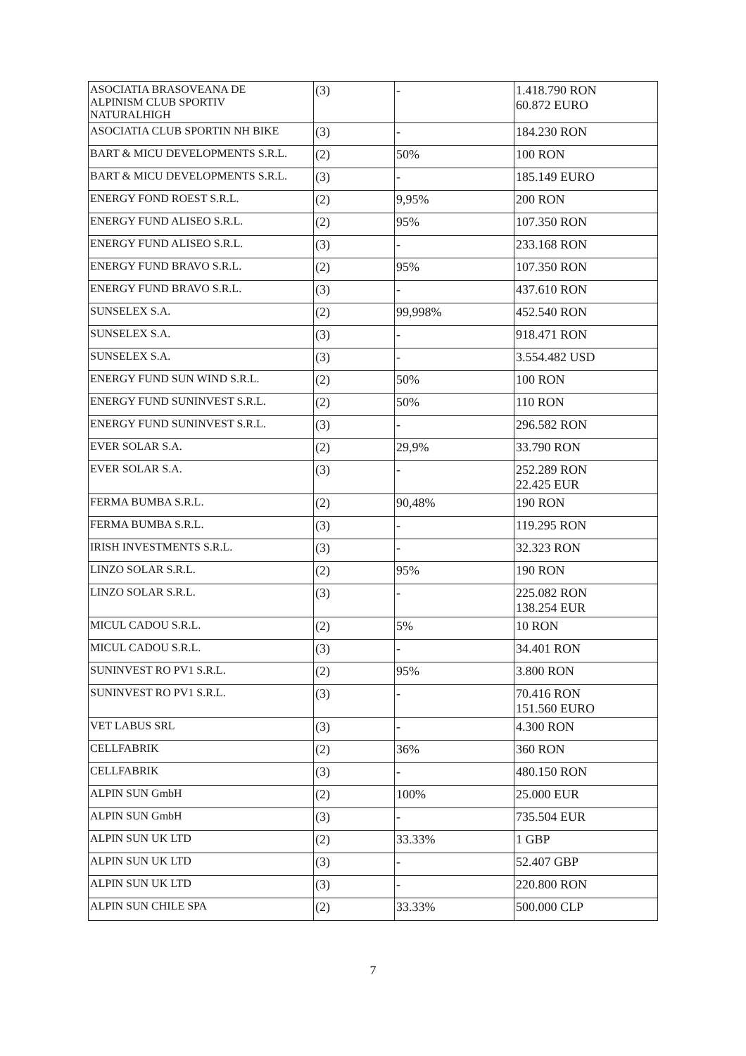| ASOCIATIA BRASOVEANA DE ALPINISM CLUB SPORTIV NATURALHIGH | (3) | - | 1.418.790 RON 60.872 EURO |
| ASOCIATIA CLUB SPORTIN NH BIKE | (3) | - | 184.230 RON |
| BART & MICU DEVELOPMENTS S.R.L. | (2) | 50% | 100 RON |
| BART & MICU DEVELOPMENTS S.R.L. | (3) | - | 185.149 EURO |
| ENERGY FOND ROEST S.R.L. | (2) | 9,95% | 200 RON |
| ENERGY FUND ALISEO S.R.L. | (2) | 95% | 107.350 RON |
| ENERGY FUND ALISEO S.R.L. | (3) | - | 233.168 RON |
| ENERGY FUND BRAVO S.R.L. | (2) | 95% | 107.350 RON |
| ENERGY FUND BRAVO S.R.L. | (3) | - | 437.610 RON |
| SUNSELEX S.A. | (2) | 99,998% | 452.540 RON |
| SUNSELEX S.A. | (3) | - | 918.471 RON |
| SUNSELEX S.A. | (3) | - | 3.554.482 USD |
| ENERGY FUND SUN WIND S.R.L. | (2) | 50% | 100 RON |
| ENERGY FUND SUNINVEST S.R.L. | (2) | 50% | 110 RON |
| ENERGY FUND SUNINVEST S.R.L. | (3) | - | 296.582 RON |
| EVER SOLAR S.A. | (2) | 29,9% | 33.790 RON |
| EVER SOLAR S.A. | (3) | - | 252.289 RON 22.425 EUR |
| FERMA BUMBA S.R.L. | (2) | 90,48% | 190 RON |
| FERMA BUMBA S.R.L. | (3) | - | 119.295 RON |
| IRISH INVESTMENTS S.R.L. | (3) | - | 32.323 RON |
| LINZO SOLAR S.R.L. | (2) | 95% | 190 RON |
| LINZO SOLAR S.R.L. | (3) | - | 225.082 RON 138.254 EUR |
| MICUL CADOU S.R.L. | (2) | 5% | 10 RON |
| MICUL CADOU S.R.L. | (3) | - | 34.401 RON |
| SUNINVEST RO PV1 S.R.L. | (2) | 95% | 3.800 RON |
| SUNINVEST RO PV1 S.R.L. | (3) | - | 70.416 RON 151.560 EURO |
| VET LABUS SRL | (3) | - | 4.300 RON |
| CELLFABRIK | (2) | 36% | 360 RON |
| CELLFABRIK | (3) | - | 480.150 RON |
| ALPIN SUN GmbH | (2) | 100% | 25.000 EUR |
| ALPIN SUN GmbH | (3) | - | 735.504 EUR |
| ALPIN SUN UK LTD | (2) | 33.33% | 1 GBP |
| ALPIN SUN UK LTD | (3) | - | 52.407 GBP |
| ALPIN SUN UK LTD | (3) | - | 220.800 RON |
| ALPIN SUN CHILE SPA | (2) | 33.33% | 500.000 CLP |
7